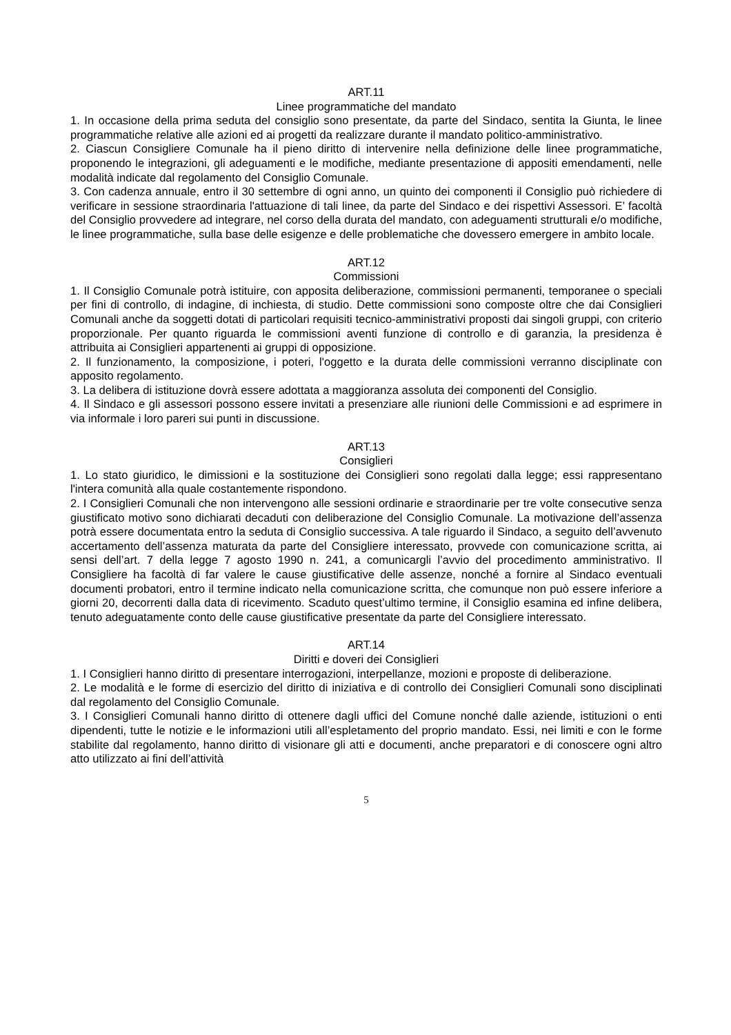ART.11
Linee programmatiche del mandato
1. In occasione della prima seduta del consiglio sono presentate, da parte del Sindaco, sentita la Giunta, le linee programmatiche relative alle azioni ed ai progetti da realizzare durante il mandato politico-amministrativo.
2. Ciascun Consigliere Comunale ha il pieno diritto di intervenire nella definizione delle linee programmatiche, proponendo le integrazioni, gli adeguamenti e le modifiche, mediante presentazione di appositi emendamenti, nelle modalità indicate dal regolamento del Consiglio Comunale.
3. Con cadenza annuale, entro il 30 settembre di ogni anno, un quinto dei componenti il Consiglio può richiedere di verificare in sessione straordinaria l'attuazione di tali linee, da parte del Sindaco e dei rispettivi Assessori. E’ facoltà del Consiglio provvedere ad integrare, nel corso della durata del mandato, con adeguamenti strutturali e/o modifiche, le linee programmatiche, sulla base delle esigenze e delle problematiche che dovessero emergere in ambito locale.
ART.12
Commissioni
1. Il Consiglio Comunale potrà istituire, con apposita deliberazione, commissioni permanenti, temporanee o speciali per fini di controllo, di indagine, di inchiesta, di studio. Dette commissioni sono composte oltre che dai Consiglieri Comunali anche da soggetti dotati di particolari requisiti tecnico-amministrativi proposti dai singoli gruppi, con criterio proporzionale. Per quanto riguarda le commissioni aventi funzione di controllo e di garanzia, la presidenza è attribuita ai Consiglieri appartenenti ai gruppi di opposizione.
2. Il funzionamento, la composizione, i poteri, l'oggetto e la durata delle commissioni verranno disciplinate con apposito regolamento.
3. La delibera di istituzione dovrà essere adottata a maggioranza assoluta dei componenti del Consiglio.
4. Il Sindaco e gli assessori possono essere invitati a presenziare alle riunioni delle Commissioni e ad esprimere in via informale i loro pareri sui punti in discussione.
ART.13
Consiglieri
1. Lo stato giuridico, le dimissioni e la sostituzione dei Consiglieri sono regolati dalla legge; essi rappresentano l'intera comunità alla quale costantemente rispondono.
2. I Consiglieri Comunali che non intervengono alle sessioni ordinarie e straordinarie per tre volte consecutive senza giustificato motivo sono dichiarati decaduti con deliberazione del Consiglio Comunale. La motivazione dell’assenza potrà essere documentata entro la seduta di Consiglio successiva. A tale riguardo il Sindaco, a seguito dell’avvenuto accertamento dell’assenza maturata da parte del Consigliere interessato, provvede con comunicazione scritta, ai sensi dell’art. 7 della legge 7 agosto 1990 n. 241, a comunicargli l’avvio del procedimento amministrativo. Il Consigliere ha facoltà di far valere le cause giustificative delle assenze, nonché a fornire al Sindaco eventuali documenti probatori, entro il termine indicato nella comunicazione scritta, che comunque non può essere inferiore a giorni 20, decorrenti dalla data di ricevimento. Scaduto quest’ultimo termine, il Consiglio esamina ed infine delibera, tenuto adeguatamente conto delle cause giustificative presentate da parte del Consigliere interessato.
ART.14
Diritti e doveri dei Consiglieri
1. I Consiglieri hanno diritto di presentare interrogazioni, interpellanze, mozioni e proposte di deliberazione.
2. Le modalità e le forme di esercizio del diritto di iniziativa e di controllo dei Consiglieri Comunali sono disciplinati dal regolamento del Consiglio Comunale.
3. I Consiglieri Comunali hanno diritto di ottenere dagli uffici del Comune nonché dalle aziende, istituzioni o enti dipendenti, tutte le notizie e le informazioni utili all’espletamento del proprio mandato. Essi, nei limiti e con le forme stabilite dal regolamento, hanno diritto di visionare gli atti e documenti, anche preparatori e di conoscere ogni altro atto utilizzato ai fini dell’attività
5